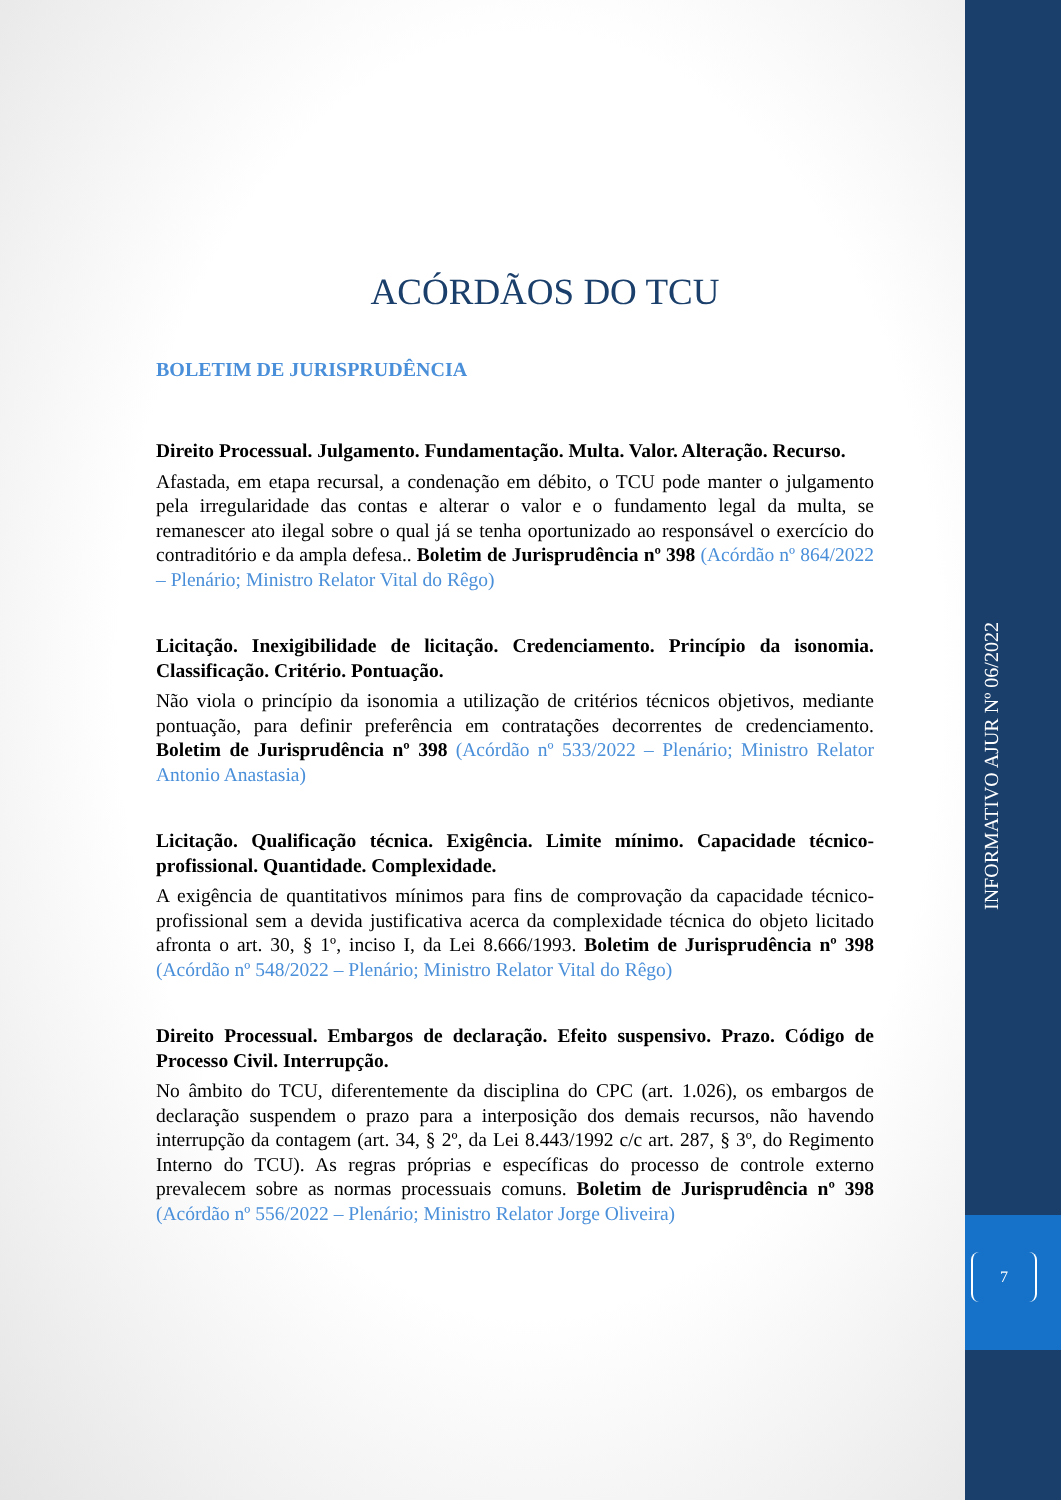ACÓRDÃOS DO TCU
BOLETIM DE JURISPRUDÊNCIA
Direito Processual. Julgamento. Fundamentação. Multa. Valor. Alteração. Recurso.
Afastada, em etapa recursal, a condenação em débito, o TCU pode manter o julgamento pela irregularidade das contas e alterar o valor e o fundamento legal da multa, se remanescer ato ilegal sobre o qual já se tenha oportunizado ao responsável o exercício do contraditório e da ampla defesa.. Boletim de Jurisprudência nº 398 (Acórdão nº 864/2022 – Plenário; Ministro Relator Vital do Rêgo)
Licitação. Inexigibilidade de licitação. Credenciamento. Princípio da isonomia. Classificação. Critério. Pontuação.
Não viola o princípio da isonomia a utilização de critérios técnicos objetivos, mediante pontuação, para definir preferência em contratações decorrentes de credenciamento. Boletim de Jurisprudência nº 398 (Acórdão nº 533/2022 – Plenário; Ministro Relator Antonio Anastasia)
Licitação. Qualificação técnica. Exigência. Limite mínimo. Capacidade técnico-profissional. Quantidade. Complexidade.
A exigência de quantitativos mínimos para fins de comprovação da capacidade técnico-profissional sem a devida justificativa acerca da complexidade técnica do objeto licitado afronta o art. 30, § 1º, inciso I, da Lei 8.666/1993. Boletim de Jurisprudência nº 398 (Acórdão nº 548/2022 – Plenário; Ministro Relator Vital do Rêgo)
Direito Processual. Embargos de declaração. Efeito suspensivo. Prazo. Código de Processo Civil. Interrupção.
No âmbito do TCU, diferentemente da disciplina do CPC (art. 1.026), os embargos de declaração suspendem o prazo para a interposição dos demais recursos, não havendo interrupção da contagem (art. 34, § 2º, da Lei 8.443/1992 c/c art. 287, § 3º, do Regimento Interno do TCU). As regras próprias e específicas do processo de controle externo prevalecem sobre as normas processuais comuns. Boletim de Jurisprudência nº 398 (Acórdão nº 556/2022 – Plenário; Ministro Relator Jorge Oliveira)
INFORMATIVO AJUR Nº 06/2022
7